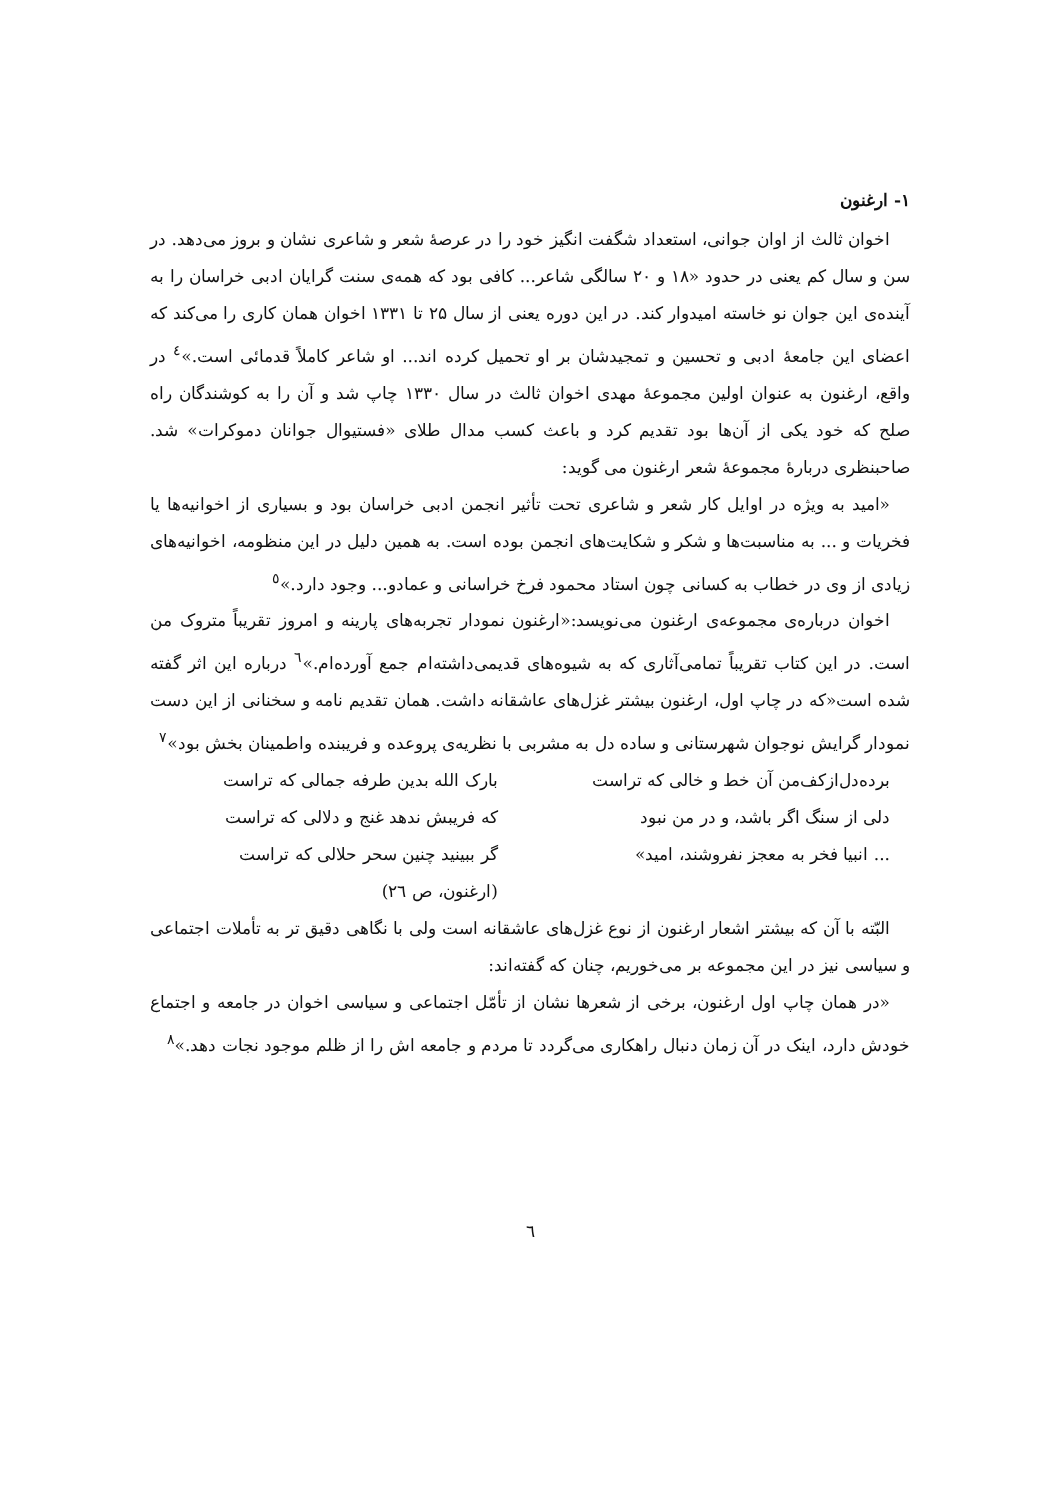١- ارغنون
اخوان ثالث از اوان جوانی، استعداد شگفت انگیز خود را در عرصهٔ شعر و شاعری نشان و بروز می‌دهد. در سن و سال کم یعنی در حدود «۱۸ و ۲۰ سالگی شاعر... کافی بود که همه‌ی سنت گرایان ادبی خراسان را به آینده‌ی این جوان نو خاسته امیدوار کند. در این دوره یعنی از سال ۲۵ تا ۱۳۳۱ اخوان همان کاری را می‌کند که اعضای این جامعهٔ ادبی و تحسین و تمجیدشان بر او تحمیل کرده اند... او شاعر کاملاً قدمائی است.»<sup>٤</sup> در واقع، ارغنون به عنوان اولین مجموعهٔ مهدی اخوان ثالث در سال ۱۳۳۰ چاپ شد و آن را به کوشندگان راه صلح که خود یکی از آن‌ها بود تقدیم کرد و باعث کسب مدال طلای «فستیوال جوانان دموکرات» شد. صاحبنظری دربارهٔ مجموعهٔ شعر ارغنون می گوید:
«امید به ویژه در اوایل کار شعر و شاعری تحت تأثیر انجمن ادبی خراسان بود و بسیاری از اخوانیه‌ها یا فخریات و ... به مناسبت‌ها و شکر و شکایت‌های انجمن بوده است. به همین دلیل در این منظومه، اخوانیه‌های زیادی از وی در خطاب به کسانی چون استاد محمود فرخ خراسانی و عمادو... وجود دارد.»<sup>٥</sup>
اخوان درباره‌ی مجموعه‌ی ارغنون می‌نویسد:«ارغنون نمودار تجربه‌های پارینه و امروز تقریباً متروک من است. در این کتاب تقریباً تمامی‌آثاری که به شیوه‌های قدیمی‌داشته‌ام جمع آورده‌ام.»<sup>٦</sup> درباره این اثر گفته شده است«که در چاپ اول، ارغنون بیشتر غزل‌های عاشقانه داشت. همان تقدیم نامه و سخنانی از این دست نمودار گرایش نوجوان شهرستانی و ساده دل به مشربی با نظریه‌ی پروعده و فریبنده واطمینان بخش بود»<sup>٧</sup>
برده‌دل‌ازکف‌من آن خط و خالی که تراست بارک الله بدین طرفه جمالی که تراست
دلی از سنگ اگر باشد، و در من نبود که فریبش ندهد غنج و دلالی که تراست
... انبیا فخر به معجز نفروشند، امید» گر ببینید چنین سحر حلالی که تراست
(ارغنون، ص ٢٦)
البّته با آن که بیشتر اشعار ارغنون از نوع غزل‌های عاشقانه است ولی با نگاهی دقیق تر به تأملات اجتماعی و سیاسی نیز در این مجموعه بر می‌خوریم، چنان که گفته‌اند:
«در همان چاپ اول ارغنون، برخی از شعرها نشان از تأمّل اجتماعی و سیاسی اخوان در جامعه و اجتماع خودش دارد، اینک در آن زمان دنبال راهکاری می‌گردد تا مردم و جامعه اش را از ظلم موجود نجات دهد.»<sup>٨</sup>
٦